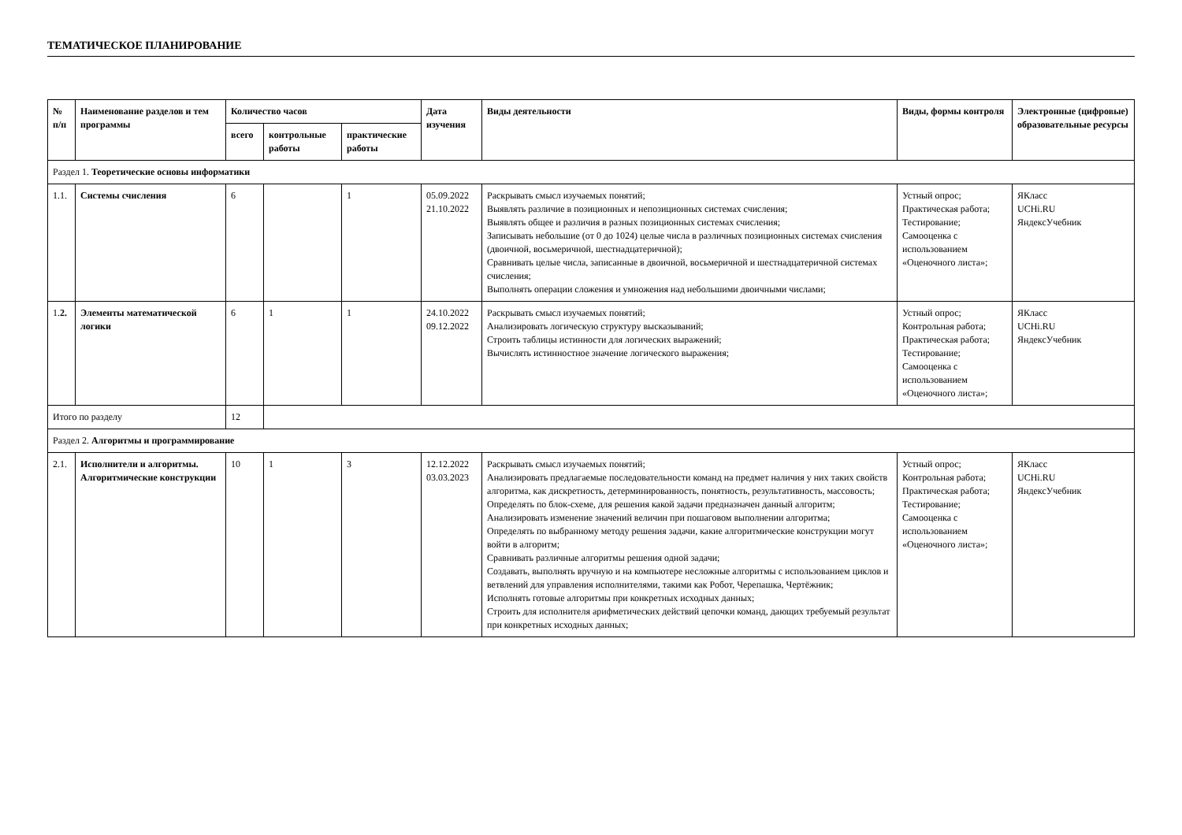ТЕМАТИЧЕСКОЕ ПЛАНИРОВАНИЕ
| № п/п | Наименование разделов и тем программы | Количество часов | | | Дата изучения | Виды деятельности | Виды, формы контроля | Электронные (цифровые) образовательные ресурсы |
| --- | --- | --- | --- | --- | --- | --- | --- | --- |
| | | всего | контрольные работы | практические работы | | | | |
| Раздел 1. Теоретические основы информатики | | | | | | | | |
| 1.1. | Системы счисления | 6 | | 1 | 05.09.2022 21.10.2022 | Раскрывать смысл изучаемых понятий; Выявлять различие в позиционных и непозиционных системах счисления; Выявлять общее и различия в разных позиционных системах счисления; Записывать небольшие (от 0 до 1024) целые числа в различных позиционных системах счисления (двоичной, восьмеричной, шестнадцатеричной); Сравнивать целые числа, записанные в двоичной, восьмеричной и шестнадцатеричной системах счисления; Выполнять операции сложения и умножения над небольшими двоичными числами; | Устный опрос; Практическая работа; Тестирование; Самооценка с использованием «Оценочного листа»; | ЯКласс UCHi.RU ЯндексУчебник |
| 1. 2. | Элементы математической логики | 6 | 1 | 1 | 24.10.2022 09.12.2022 | Раскрывать смысл изучаемых понятий; Анализировать логическую структуру высказываний; Строить таблицы истинности для логических выражений; Вычислять истинностное значение логического выражения; | Устный опрос; Контрольная работа; Практическая работа; Тестирование; Самооценка с использованием «Оценочного листа»; | ЯКласс UCHi.RU ЯндексУчебник |
| Итого по разделу | | 12 | | | | | | |
| Раздел 2. Алгоритмы и программирование | | | | | | | | |
| 2.1. | Исполнители и алгоритмы. Алгоритмические конструкции | 10 | 1 | 3 | 12.12.2022 03.03.2023 | Раскрывать смысл изучаемых понятий; Анализировать предлагаемые последовательности команд на предмет наличия у них таких свойств алгоритма, как дискретность, детерминированность, понятность, результативность, массовость; Определять по блок-схеме, для решения какой задачи предназначен данный алгоритм; Анализировать изменение значений величин при пошаговом выполнении алгоритма; Определять по выбранному методу решения задачи, какие алгоритмические конструкции могут войти в алгоритм; Сравнивать различные алгоритмы решения одной задачи; Создавать, выполнять вручную и на компьютере несложные алгоритмы с использованием циклов и ветвлений для управления исполнителями, такими как Робот, Черепашка, Чертёжник; Исполнять готовые алгоритмы при конкретных исходных данных; Строить для исполнителя арифметических действий цепочки команд, дающих требуемый результат при конкретных исходных данных; | Устный опрос; Контрольная работа; Практическая работа; Тестирование; Самооценка с использованием «Оценочного листа»; | ЯКласс UCHi.RU ЯндексУчебник |